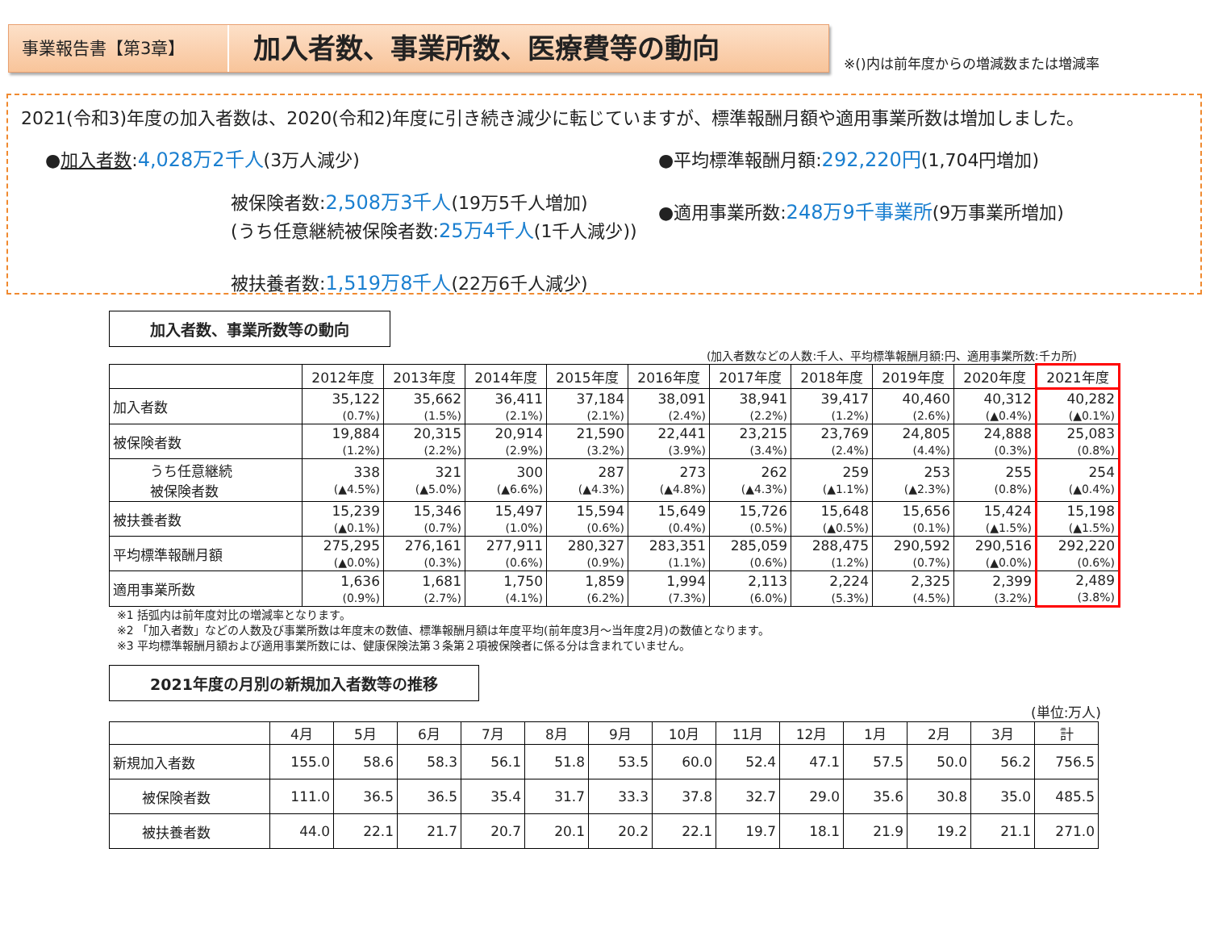事業報告書【第3章】
加入者数、事業所数、医療費等の動向
※()内は前年度からの増減数または増減率
2021(令和3)年度の加入者数は、2020(令和2)年度に引き続き減少に転じていますが、標準報酬月額や適用事業所数は増加しました。
●加入者数:4,028万2千人(3万人減少)
被保険者数:2,508万3千人(19万5千人増加)
(うち任意継続被保険者数:25万4千人(1千人減少))
被扶養者数:1,519万8千人(22万6千人減少)
●平均標準報酬月額:292,220円(1,704円増加)
●適用事業所数:248万9千事業所(9万事業所増加)
加入者数、事業所数等の動向
(加入者数などの人数:千人、平均標準報酬月額:円、適用事業所数:千カ所)
| | 2012年度 | 2013年度 | 2014年度 | 2015年度 | 2016年度 | 2017年度 | 2018年度 | 2019年度 | 2020年度 | 2021年度 |
| --- | --- | --- | --- | --- | --- | --- | --- | --- | --- | --- |
| 加入者数 | 35,122 (0.7%) | 35,662 (1.5%) | 36,411 (2.1%) | 37,184 (2.1%) | 38,091 (2.4%) | 38,941 (2.2%) | 39,417 (1.2%) | 40,460 (2.6%) | 40,312 (▲0.4%) | 40,282 (▲0.1%) |
| 被保険者数 | 19,884 (1.2%) | 20,315 (2.2%) | 20,914 (2.9%) | 21,590 (3.2%) | 22,441 (3.9%) | 23,215 (3.4%) | 23,769 (2.4%) | 24,805 (4.4%) | 24,888 (0.3%) | 25,083 (0.8%) |
| うち任意継続 被保険者数 | 338 (▲4.5%) | 321 (▲5.0%) | 300 (▲6.6%) | 287 (▲4.3%) | 273 (▲4.8%) | 262 (▲4.3%) | 259 (▲1.1%) | 253 (▲2.3%) | 255 (0.8%) | 254 (▲0.4%) |
| 被扶養者数 | 15,239 (▲0.1%) | 15,346 (0.7%) | 15,497 (1.0%) | 15,594 (0.6%) | 15,649 (0.4%) | 15,726 (0.5%) | 15,648 (▲0.5%) | 15,656 (0.1%) | 15,424 (▲1.5%) | 15,198 (▲1.5%) |
| 平均標準報酬月額 | 275,295 (▲0.0%) | 276,161 (0.3%) | 277,911 (0.6%) | 280,327 (0.9%) | 283,351 (1.1%) | 285,059 (0.6%) | 288,475 (1.2%) | 290,592 (0.7%) | 290,516 (▲0.0%) | 292,220 (0.6%) |
| 適用事業所数 | 1,636 (0.9%) | 1,681 (2.7%) | 1,750 (4.1%) | 1,859 (6.2%) | 1,994 (7.3%) | 2,113 (6.0%) | 2,224 (5.3%) | 2,325 (4.5%) | 2,399 (3.2%) | 2,489 (3.8%) |
※1 括弧内は前年度対比の増減率となります。
※2 「加入者数」などの人数及び事業所数は年度末の数値、標準報酬月額は年度平均(前年度3月～当年度2月)の数値となります。
※3 平均標準報酬月額および適用事業所数には、健康保険法第３条第２項被保険者に係る分は含まれていません。
2021年度の月別の新規加入者数等の推移
(単位:万人)
| | 4月 | 5月 | 6月 | 7月 | 8月 | 9月 | 10月 | 11月 | 12月 | 1月 | 2月 | 3月 | 計 |
| --- | --- | --- | --- | --- | --- | --- | --- | --- | --- | --- | --- | --- | --- |
| 新規加入者数 | 155.0 | 58.6 | 58.3 | 56.1 | 51.8 | 53.5 | 60.0 | 52.4 | 47.1 | 57.5 | 50.0 | 56.2 | 756.5 |
| 被保険者数 | 111.0 | 36.5 | 36.5 | 35.4 | 31.7 | 33.3 | 37.8 | 32.7 | 29.0 | 35.6 | 30.8 | 35.0 | 485.5 |
| 被扶養者数 | 44.0 | 22.1 | 21.7 | 20.7 | 20.1 | 20.2 | 22.1 | 19.7 | 18.1 | 21.9 | 19.2 | 21.1 | 271.0 |